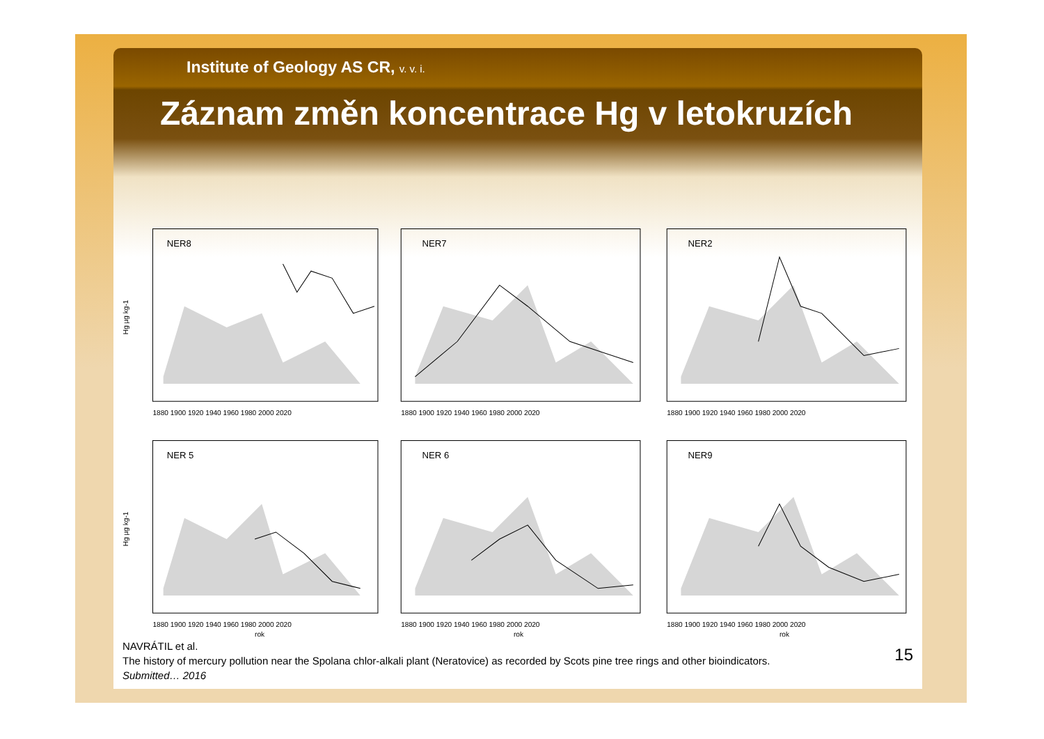Institute of Geology AS CR, v. v. i.
Záznam změn koncentrace Hg v letokruzích
NER8
Hg µg kg-1
1880 1900 1920 1940 1960 1980 2000 2020
NER7
1880 1900 1920 1940 1960 1980 2000 2020
NER2
1880 1900 1920 1940 1960 1980 2000 2020
NER 5
Hg µg kg-1
1880 1900 1920 1940 1960 1980 2000 2020
rok
NER 6
1880 1900 1920 1940 1960 1980 2000 2020
rok
NER9
1880 1900 1920 1940 1960 1980 2000 2020
rok
NAVRÁTIL et al.
The history of mercury pollution near the Spolana chlor-alkali plant (Neratovice) as recorded by Scots pine tree rings and other bioindicators.
Submitted… 2016
15